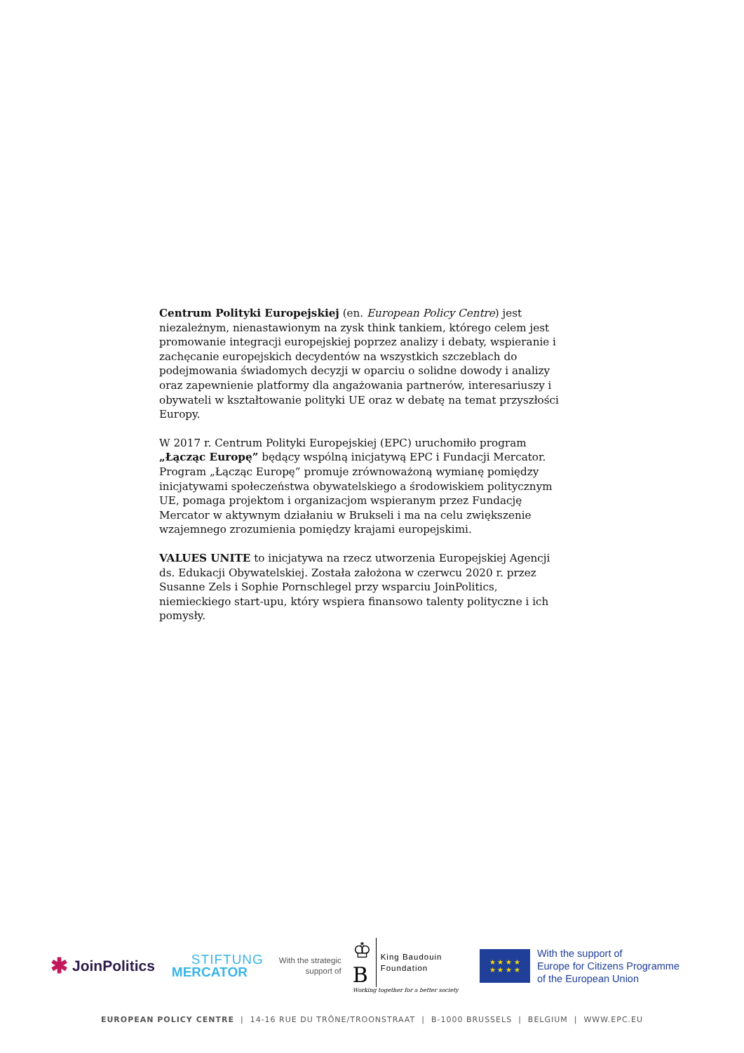Centrum Polityki Europejskiej (en. European Policy Centre) jest niezależnym, nienastawionym na zysk think tankiem, którego celem jest promowanie integracji europejskiej poprzez analizy i debaty, wspieranie i zachęcanie europejskich decydentów na wszystkich szczeblach do podejmowania świadomych decyzji w oparciu o solidne dowody i analizy oraz zapewnienie platformy dla angażowania partnerów, interesariuszy i obywateli w kształtowanie polityki UE oraz w debatę na temat przyszłości Europy.
W 2017 r. Centrum Polityki Europejskiej (EPC) uruchomiło program „Łącząc Europę” będący wspólną inicjatywą EPC i Fundacji Mercator. Program „Łącząc Europę” promuje zrównoważoną wymianę pomiędzy inicjatywami społeczeństwa obywatelskiego a środowiskiem politycznym UE, pomaga projektom i organizacjom wspieranym przez Fundację Mercator w aktywnym działaniu w Brukseli i ma na celu zwiększenie wzajemnego zrozumienia pomiędzy krajami europejskimi.
VALUES UNITE to inicjatywa na rzecz utworzenia Europejskiej Agencji ds. Edukacji Obywatelskiej. Została założona w czerwcu 2020 r. przez Susanne Zels i Sophie Pornschlegel przy wsparciu JoinPolitics, niemieckiego start-upu, który wspiera finansowo talenty polityczne i ich pomysły.
✱ JoinPolitics
STIFTUNG
MERCATOR
With the strategic
support of
♔
B King Baudouin
Foundation
Working together for a better society
★ ★ ★ ★
★ ★ ★ ★
With the support of
Europe for Citizens Programme
of the European Union
EUROPEAN POLICY CENTRE | 14-16 RUE DU TRÔNE/TROONSTRAAT | B-1000 BRUSSELS | BELGIUM | WWW.EPC.EU